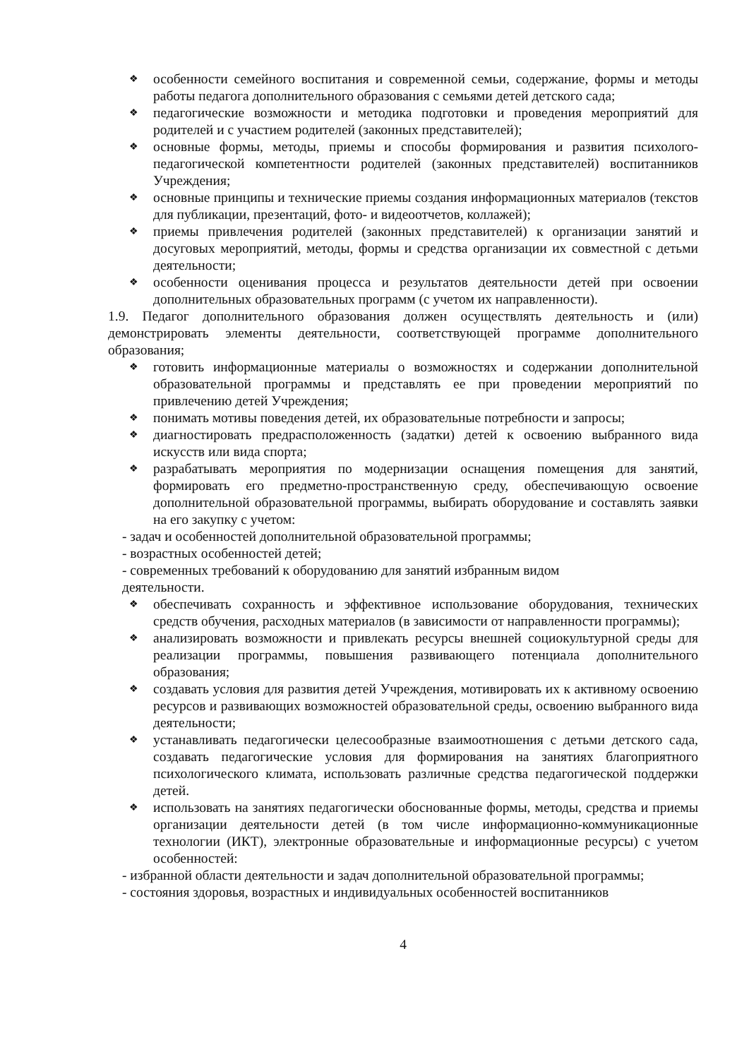❖ особенности семейного воспитания и современной семьи, содержание, формы и методы работы педагога дополнительного образования с семьями детей детского сада;
❖ педагогические возможности и методика подготовки и проведения мероприятий для родителей и с участием родителей (законных представителей);
❖ основные формы, методы, приемы и способы формирования и развития психолого-педагогической компетентности родителей (законных представителей) воспитанников Учреждения;
❖ основные принципы и технические приемы создания информационных материалов (текстов для публикации, презентаций, фото- и видеоотчетов, коллажей);
❖ приемы привлечения родителей (законных представителей) к организации занятий и досуговых мероприятий, методы, формы и средства организации их совместной с детьми деятельности;
❖ особенности оценивания процесса и результатов деятельности детей при освоении дополнительных образовательных программ (с учетом их направленности).
1.9. Педагог дополнительного образования должен осуществлять деятельность и (или) демонстрировать элементы деятельности, соответствующей программе дополнительного образования;
❖ готовить информационные материалы о возможностях и содержании дополнительной образовательной программы и представлять ее при проведении мероприятий по привлечению детей Учреждения;
❖ понимать мотивы поведения детей, их образовательные потребности и запросы;
❖ диагностировать предрасположенность (задатки) детей к освоению выбранного вида искусств или вида спорта;
❖ разрабатывать мероприятия по модернизации оснащения помещения для занятий, формировать его предметно-пространственную среду, обеспечивающую освоение дополнительной образовательной программы, выбирать оборудование и составлять заявки на его закупку с учетом:
- задач и особенностей дополнительной образовательной программы;
- возрастных особенностей детей;
- современных требований к оборудованию для занятий избранным видом
деятельности.
❖ обеспечивать сохранность и эффективное использование оборудования, технических средств обучения, расходных материалов (в зависимости от направленности программы);
❖ анализировать возможности и привлекать ресурсы внешней социокультурной среды для реализации программы, повышения развивающего потенциала дополнительного образования;
❖ создавать условия для развития детей Учреждения, мотивировать их к активному освоению ресурсов и развивающих возможностей образовательной среды, освоению выбранного вида деятельности;
❖ устанавливать педагогически целесообразные взаимоотношения с детьми детского сада, создавать педагогические условия для формирования на занятиях благоприятного психологического климата, использовать различные средства педагогической поддержки детей.
❖ использовать на занятиях педагогически обоснованные формы, методы, средства и приемы организации деятельности детей (в том числе информационно-коммуникационные технологии (ИКТ), электронные образовательные и информационные ресурсы) с учетом особенностей:
- избранной области деятельности и задач дополнительной образовательной программы;
- состояния здоровья, возрастных и индивидуальных особенностей воспитанников
4